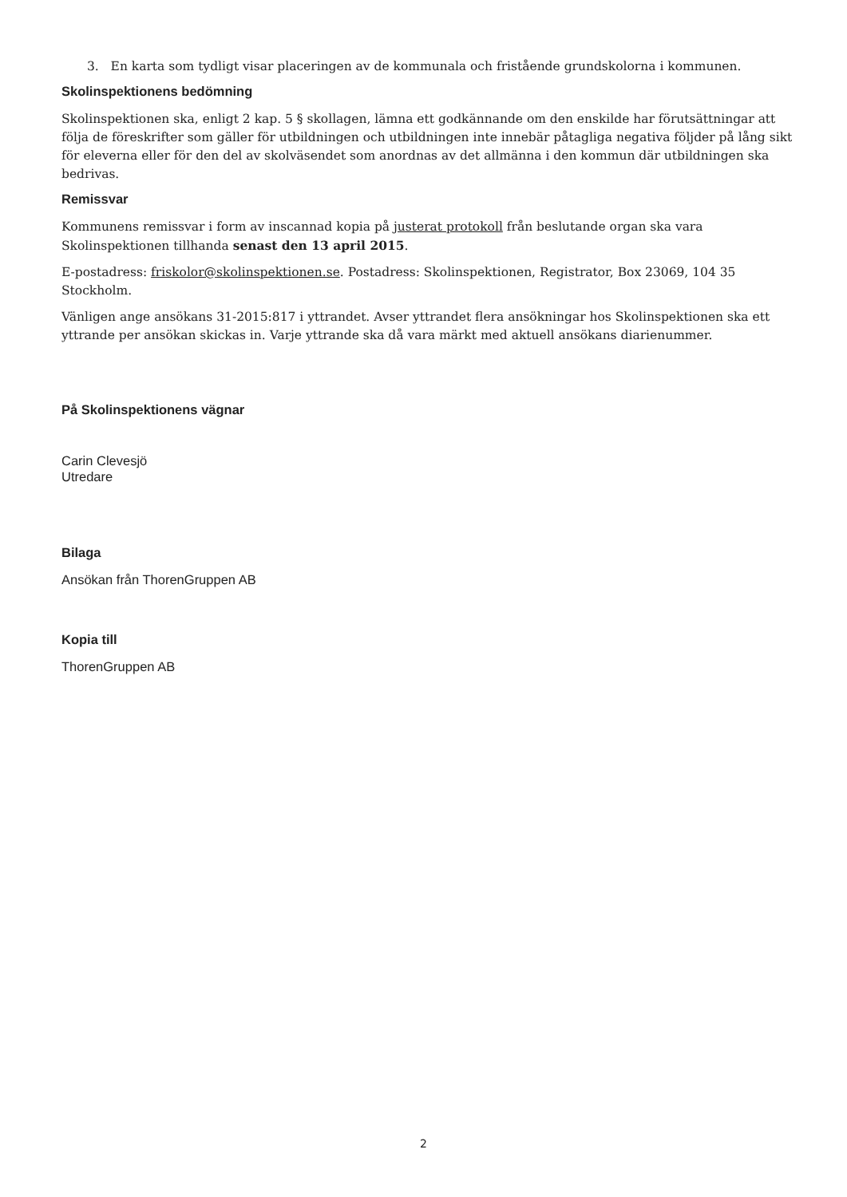3. En karta som tydligt visar placeringen av de kommunala och fristående grundskolorna i kommunen.
Skolinspektionens bedömning
Skolinspektionen ska, enligt 2 kap. 5 § skollagen, lämna ett godkännande om den enskilde har förutsättningar att följa de föreskrifter som gäller för utbildningen och utbildningen inte innebär påtagliga negativa följder på lång sikt för eleverna eller för den del av skolväsendet som anordnas av det allmänna i den kommun där utbildningen ska bedrivas.
Remissvar
Kommunens remissvar i form av inscannad kopia på justerat protokoll från beslutande organ ska vara Skolinspektionen tillhanda senast den 13 april 2015.
E-postadress: friskolor@skolinspektionen.se. Postadress: Skolinspektionen, Registrator, Box 23069, 104 35 Stockholm.
Vänligen ange ansökans 31-2015:817 i yttrandet. Avser yttrandet flera ansökningar hos Skolinspektionen ska ett yttrande per ansökan skickas in. Varje yttrande ska då vara märkt med aktuell ansökans diarienummer.
På Skolinspektionens vägnar
Carin Clevesjö
Utredare
Bilaga
Ansökan från ThorenGruppen AB
Kopia till
ThorenGruppen AB
2